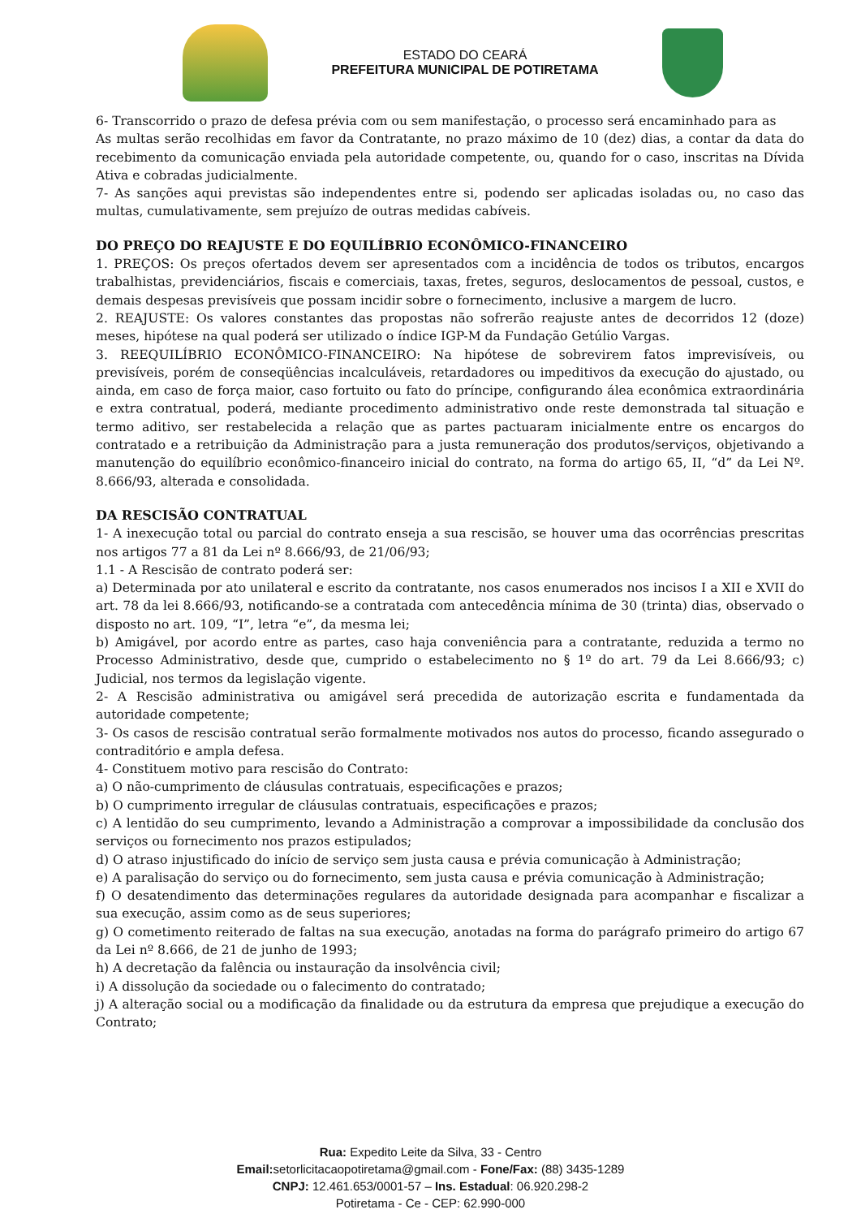ESTADO DO CEARÁ
PREFEITURA MUNICIPAL DE POTIRETAMA
6- Transcorrido o prazo de defesa prévia com ou sem manifestação, o processo será encaminhado para as
As multas serão recolhidas em favor da Contratante, no prazo máximo de 10 (dez) dias, a contar da data do recebimento da comunicação enviada pela autoridade competente, ou, quando for o caso, inscritas na Dívida Ativa e cobradas judicialmente.
7- As sanções aqui previstas são independentes entre si, podendo ser aplicadas isoladas ou, no caso das multas, cumulativamente, sem prejuízo de outras medidas cabíveis.
DO PREÇO DO REAJUSTE E DO EQUILÍBRIO ECONÔMICO-FINANCEIRO
1. PREÇOS: Os preços ofertados devem ser apresentados com a incidência de todos os tributos, encargos trabalhistas, previdenciários, fiscais e comerciais, taxas, fretes, seguros, deslocamentos de pessoal, custos, e demais despesas previsíveis que possam incidir sobre o fornecimento, inclusive a margem de lucro.
2. REAJUSTE: Os valores constantes das propostas não sofrerão reajuste antes de decorridos 12 (doze) meses, hipótese na qual poderá ser utilizado o índice IGP-M da Fundação Getúlio Vargas.
3. REEQUILÍBRIO ECONÔMICO-FINANCEIRO: Na hipótese de sobrevirem fatos imprevisíveis, ou previsíveis, porém de conseqüências incalculáveis, retardadores ou impeditivos da execução do ajustado, ou ainda, em caso de força maior, caso fortuito ou fato do príncipe, configurando álea econômica extraordinária e extra contratual, poderá, mediante procedimento administrativo onde reste demonstrada tal situação e termo aditivo, ser restabelecida a relação que as partes pactuaram inicialmente entre os encargos do contratado e a retribuição da Administração para a justa remuneração dos produtos/serviços, objetivando a manutenção do equilíbrio econômico-financeiro inicial do contrato, na forma do artigo 65, II, “d” da Lei Nº. 8.666/93, alterada e consolidada.
DA RESCISÃO CONTRATUAL
1- A inexecução total ou parcial do contrato enseja a sua rescisão, se houver uma das ocorrências prescritas nos artigos 77 a 81 da Lei nº 8.666/93, de 21/06/93;
1.1 - A Rescisão de contrato poderá ser:
a) Determinada por ato unilateral e escrito da contratante, nos casos enumerados nos incisos I a XII e XVII do art. 78 da lei 8.666/93, notificando-se a contratada com antecedência mínima de 30 (trinta) dias, observado o disposto no art. 109, “I”, letra “e”, da mesma lei;
b) Amigável, por acordo entre as partes, caso haja conveniência para a contratante, reduzida a termo no Processo Administrativo, desde que, cumprido o estabelecimento no § 1º do art. 79 da Lei 8.666/93; c) Judicial, nos termos da legislação vigente.
2- A Rescisão administrativa ou amigável será precedida de autorização escrita e fundamentada da autoridade competente;
3- Os casos de rescisão contratual serão formalmente motivados nos autos do processo, ficando assegurado o contraditório e ampla defesa.
4- Constituem motivo para rescisão do Contrato:
a) O não-cumprimento de cláusulas contratuais, especificações e prazos;
b) O cumprimento irregular de cláusulas contratuais, especificações e prazos;
c) A lentidão do seu cumprimento, levando a Administração a comprovar a impossibilidade da conclusão dos serviços ou fornecimento nos prazos estipulados;
d) O atraso injustificado do início de serviço sem justa causa e prévia comunicação à Administração;
e) A paralisação do serviço ou do fornecimento, sem justa causa e prévia comunicação à Administração;
f) O desatendimento das determinações regulares da autoridade designada para acompanhar e fiscalizar a sua execução, assim como as de seus superiores;
g) O cometimento reiterado de faltas na sua execução, anotadas na forma do parágrafo primeiro do artigo 67 da Lei nº 8.666, de 21 de junho de 1993;
h) A decretação da falência ou instauração da insolvência civil;
i) A dissolução da sociedade ou o falecimento do contratado;
j) A alteração social ou a modificação da finalidade ou da estrutura da empresa que prejudique a execução do Contrato;
Rua: Expedito Leite da Silva, 33 - Centro
Email: setorlicitacaopotiretama@gmail.com - Fone/Fax: (88) 3435-1289
CNPJ: 12.461.653/0001-57 – Ins. Estadual: 06.920.298-2
Potiretama - Ce - CEP: 62.990-000